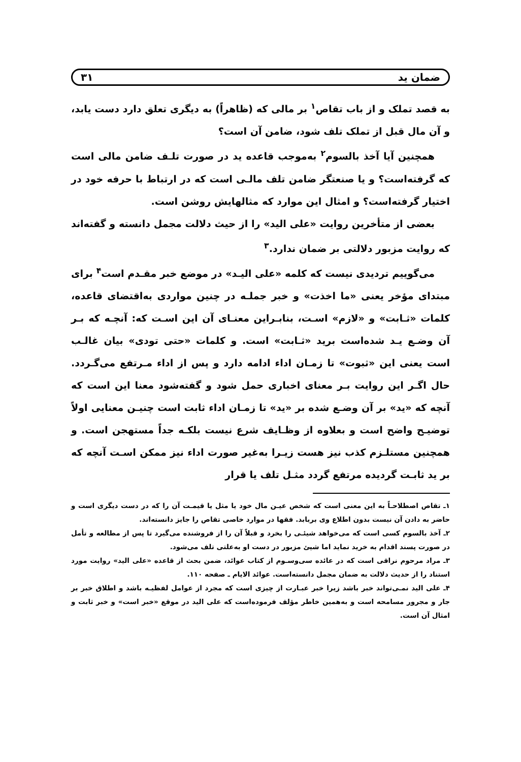ضمان ید ۳۱
به قصد تملک و از باب تقاص<sup>۱</sup> بر مالی که (ظاهراً) به دیگری تعلق دارد دست یابد، و آن مال قبل از تملک تلف شود، ضامن آن است؟
همچنین آیا آخذ بالسوم<sup>۲</sup> به‌موجب قاعده ید در صورت تلـف ضامن مالی است که گرفته‌است؟ و یا صنعتگر ضامن تلف مالـی است که در ارتباط با حرفه خود در اختیار گرفته‌است؟ و امثال این موارد که مثالهایش روشن است.
بعضی از متأخرین روایت «علی الید» را از حیث دلالت مجمل دانسته و گفته‌اند که روایت مزبور دلالتی بر ضمان ندارد.<sup>۳</sup>
می‌گوییم تردیدی نیست که کلمه «علی الیـد» در موضع خبر مقـدم است<sup>۴</sup> برای مبتدای مؤخر یعنی «ما اخذت» و خبر جملـه در چنین مواردی به‌اقتضای قاعده، کلمات «ثـابت» و «لازم» اسـت، بنابـراین معنـای آن این اسـت که: آنچـه که بـر آن وضـع یـد شده‌است برید «ثـابت» است. و کلمات «حتی تودی» بیان غالـب است یعنی این «ثبوت» تا زمـان اداء ادامه دارد و پس از اداء مـرتفع می‌گـردد. حال اگـر این روایت بـر معنای اخباری حمل شود و گفته‌شود معنا این است که آنچه که «ید» بر آن وضـع شده بر «ید» تا زمـان اداء ثابت است چنیـن معنایی اولاً توضیـح واضح است و بعلاوه از وظـایف شرع نیست بلکـه جداً مستهجن است. و همچنین مستلـزم کذب نیز هست زیـرا به‌غیر صورت اداء نیز ممکن اسـت آنچه که بر ید ثابـت گردیده مرتفع گردد مثـل تلف یا قرار
۱ـ تقاص اصطلاحـاً به این معنی است که شخص عیـن مال خود یا مثل یا قیمـت آن را که در دست دیگری است و حاضر به دادن آن نیست بدون اطلاع وی بربابد. فقها در موارد خاصی تقاص را جایز دانسته‌اند.
۲ـ آخذ بالسوم کسی است که می‌خواهد شیئـی را بخرد و قبلاً آن را از فروشنده می‌گیرد تا پس از مطالعه و تأمل در صورت پسند اقدام به خرید نماید اما شیئ مزبور در دست او به‌علتی تلف می‌شود.
۳ـ مراد مرحوم نراقی است که در عائده سی‌وسـوم از کتاب عوائد، ضمن بحث از قاعده «علی الید» روایت مورد استناد را از حدیث دلالت به ضمان مجمل دانسته‌است. عوائد الایام ـ صفحه ۱۱۰.
۴ـ علی الید نمـی‌تواند خبر باشد زیرا خبر عبـارت از چیزی است که مجرد از عوامل لفظیـه باشد و اطلاق خبر بر جار و مجرور مسامحه است و به‌همین خاطر مؤلف فرموده‌است که علی الید در موقع «خبر است» و خبر ثابت و امثال آن است.